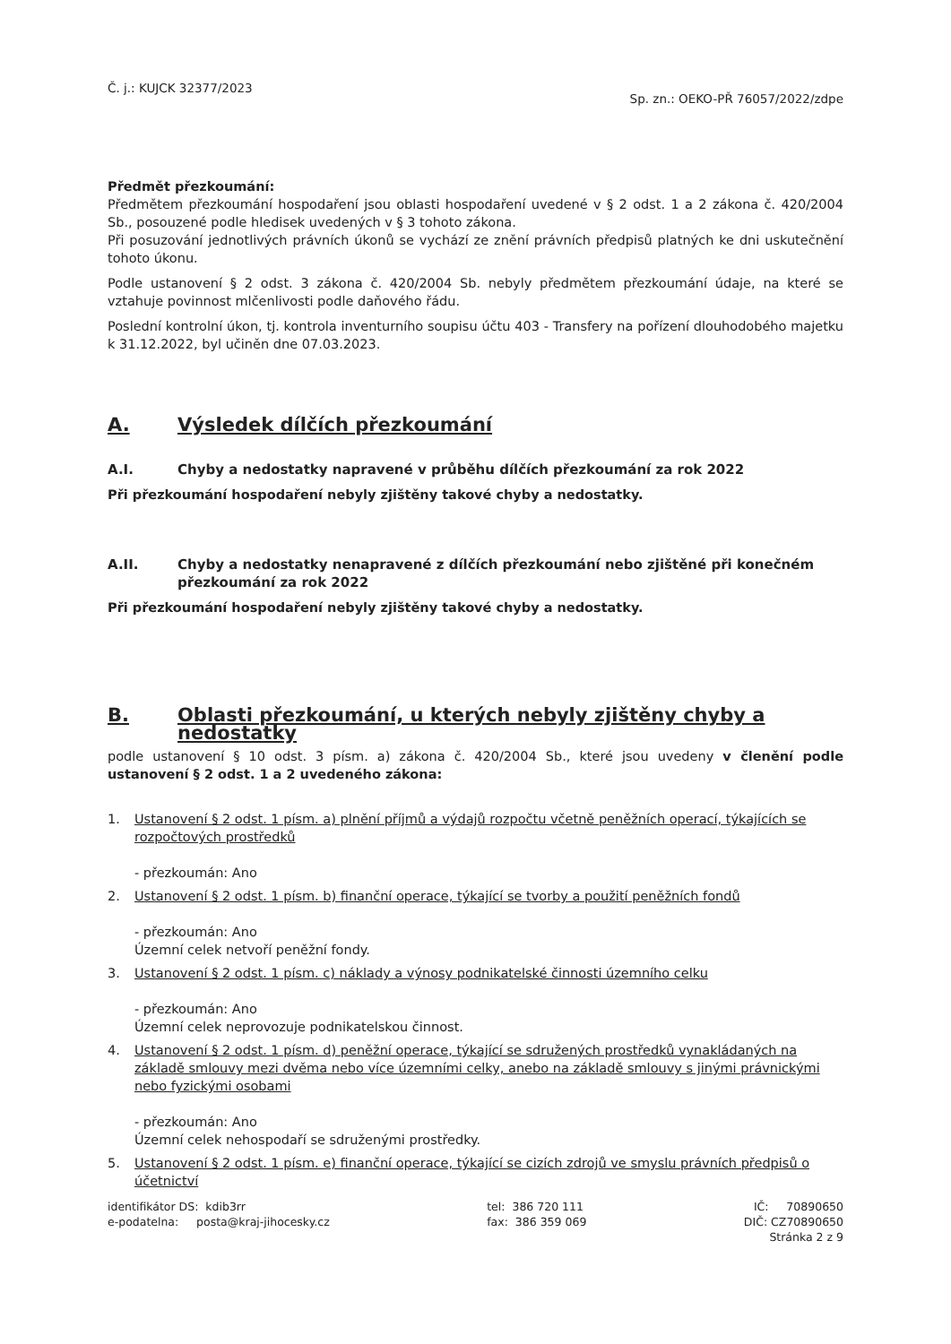Č. j.: KUJCK 32377/2023 Sp. zn.: OEKO-PŘ 76057/2022/zdpe
Předmět přezkoumání:
Předmětem přezkoumání hospodaření jsou oblasti hospodaření uvedené v § 2 odst. 1 a 2 zákona č. 420/2004 Sb., posouzené podle hledisek uvedených v § 3 tohoto zákona.
Při posuzování jednotlivých právních úkonů se vychází ze znění právních předpisů platných ke dni uskutečnění tohoto úkonu.
Podle ustanovení § 2 odst. 3 zákona č. 420/2004 Sb. nebyly předmětem přezkoumání údaje, na které se vztahuje povinnost mlčenlivosti podle daňového řádu.
Poslední kontrolní úkon, tj. kontrola inventurního soupisu účtu 403 - Transfery na pořízení dlouhodobého majetku k 31.12.2022, byl učiněn dne 07.03.2023.
A. Výsledek dílčích přezkoumání
A.I. Chyby a nedostatky napravené v průběhu dílčích přezkoumání za rok 2022
Při přezkoumání hospodaření nebyly zjištěny takové chyby a nedostatky.
A.II. Chyby a nedostatky nenapravené z dílčích přezkoumání nebo zjištěné při konečném přezkoumání za rok 2022
Při přezkoumání hospodaření nebyly zjištěny takové chyby a nedostatky.
B. Oblasti přezkoumání, u kterých nebyly zjištěny chyby a nedostatky
podle ustanovení § 10 odst. 3 písm. a) zákona č. 420/2004 Sb., které jsou uvedeny v členění podle ustanovení § 2 odst. 1 a 2 uvedeného zákona:
1. Ustanovení § 2 odst. 1 písm. a) plnění příjmů a výdajů rozpočtu včetně peněžních operací, týkajících se rozpočtových prostředků
- přezkoumán: Ano
2. Ustanovení § 2 odst. 1 písm. b) finanční operace, týkající se tvorby a použití peněžních fondů
- přezkoumán: Ano
Územní celek netvoří peněžní fondy.
3. Ustanovení § 2 odst. 1 písm. c) náklady a výnosy podnikatelské činnosti územního celku
- přezkoumán: Ano
Územní celek neprovozuje podnikatelskou činnost.
4. Ustanovení § 2 odst. 1 písm. d) peněžní operace, týkající se sdružených prostředků vynakládaných na základě smlouvy mezi dvěma nebo více územními celky, anebo na základě smlouvy s jinými právnickými nebo fyzickými osobami
- přezkoumán: Ano
Územní celek nehospodaří se sdruženými prostředky.
5. Ustanovení § 2 odst. 1 písm. e) finanční operace, týkající se cizích zdrojů ve smyslu právních předpisů o účetnictví
identifikátor DS: kdib3rr
e-podatelna: posta@kraj-jihocesky.cz
tel: 386 720 111
fax: 386 359 069
IČ: 70890650
DIČ: CZ70890650
Stránka 2 z 9